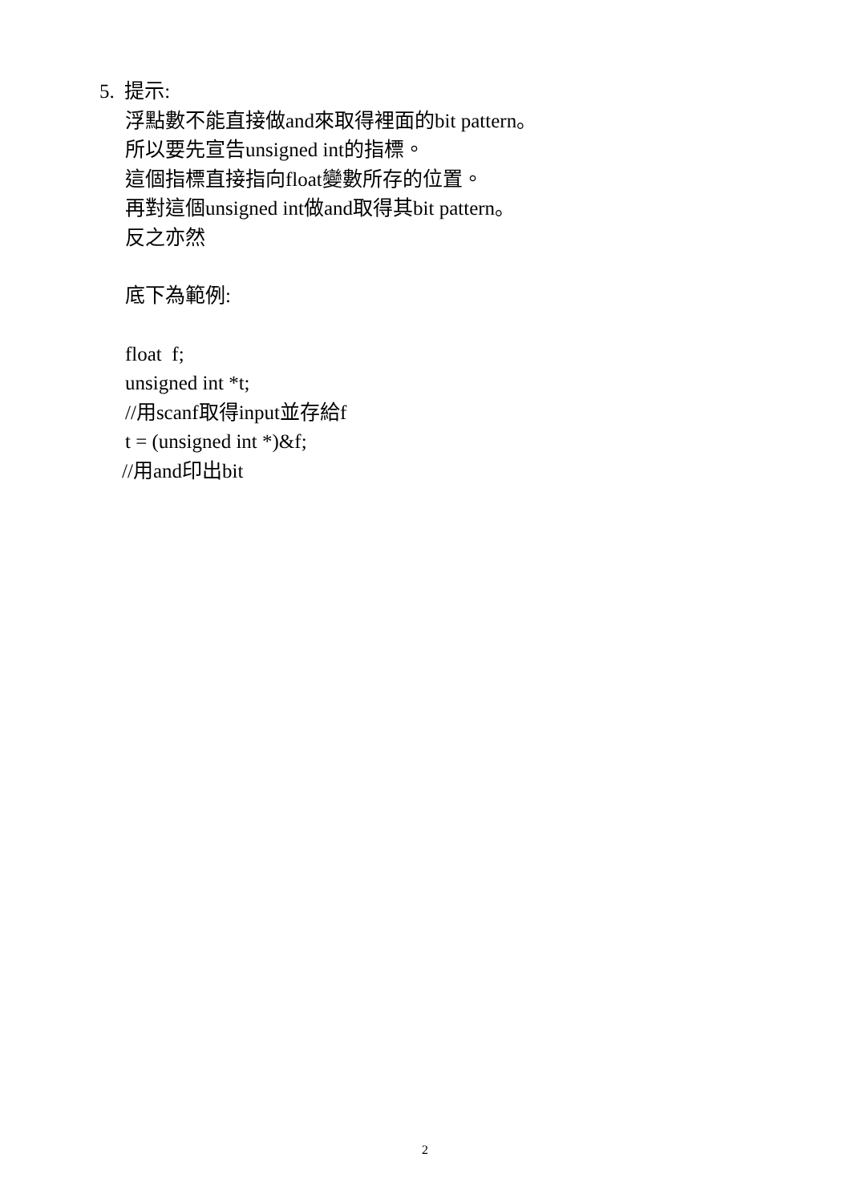5. 提示:
浮點數不能直接做and來取得裡面的bit pattern。
所以要先宣告unsigned int的指標。
這個指標直接指向float變數所存的位置。
再對這個unsigned int做and取得其bit pattern。
反之亦然
底下為範例:
float f;
unsigned int *t;
//用scanf取得input並存給f
t = (unsigned int *)&f;
//用and印出bit
2